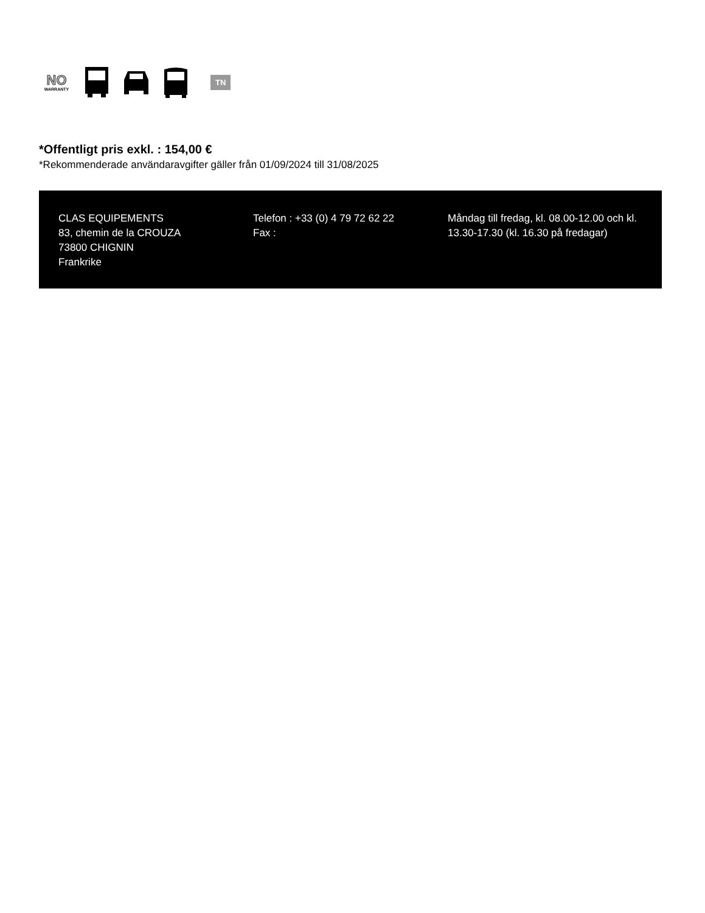NO
WARRANTY
TN
*Offentligt pris exkl. : 154,00 €
*Rekommenderade användaravgifter gäller från 01/09/2024 till 31/08/2025
CLAS EQUIPEMENTS
83, chemin de la CROUZA
73800 CHIGNIN
Frankrike
Telefon : +33 (0) 4 79 72 62 22
Fax :
Måndag till fredag, kl. 08.00-12.00 och kl. 13.30-17.30 (kl. 16.30 på fredagar)